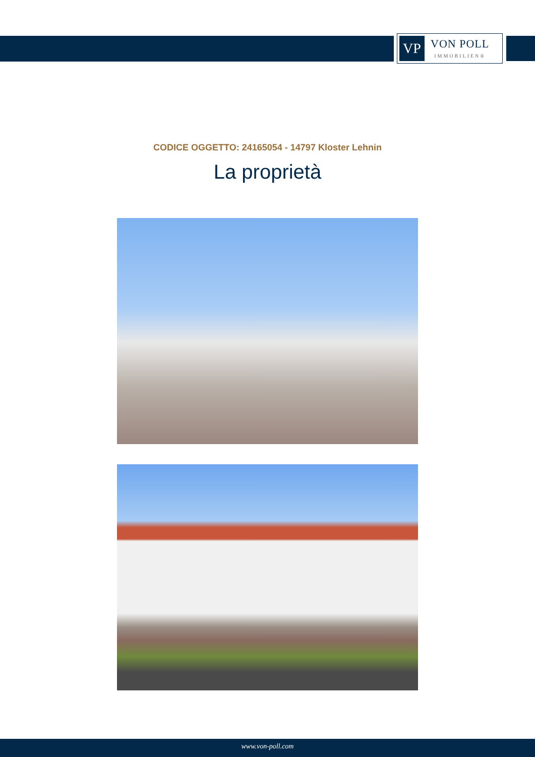VP
VON POLL
IMMOBILIEN®
CODICE OGGETTO: 24165054 - 14797 Kloster Lehnin
La proprietà
www.von-poll.com